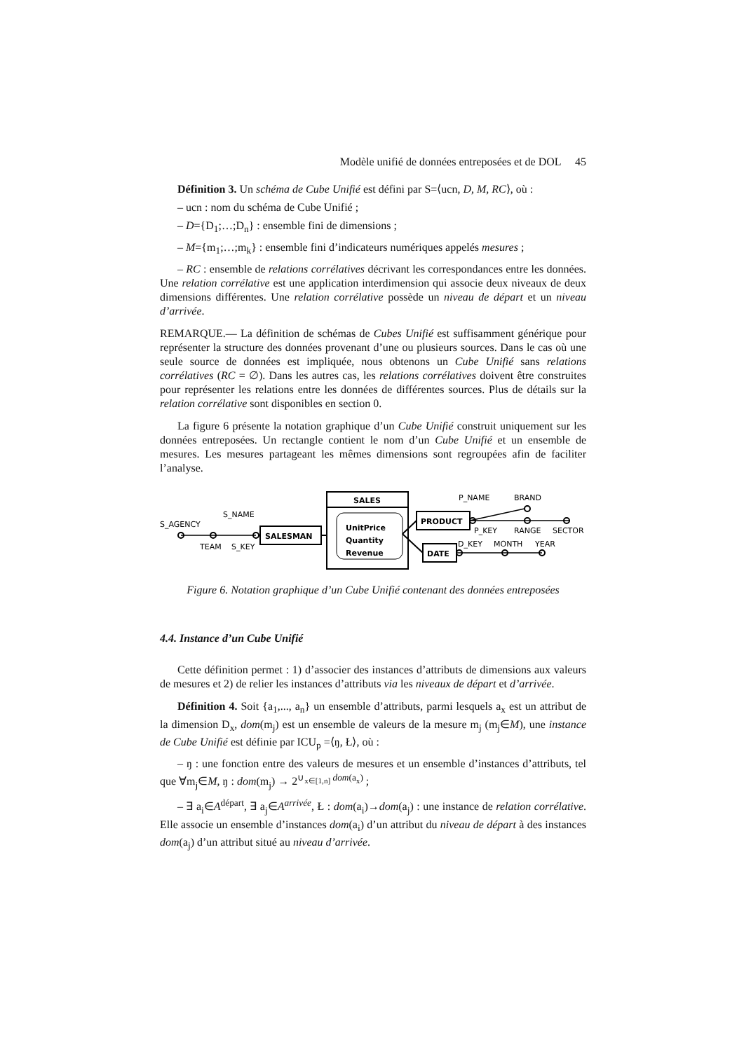Modèle unifié de données entreposées et de DOL 45
Définition 3. Un schéma de Cube Unifié est défini par S=⟨ucn, D, M, RC⟩, où :
– ucn : nom du schéma de Cube Unifié ;
– D={D<sub>1</sub>;…;D<sub>n</sub>} : ensemble fini de dimensions ;
– M={m<sub>1</sub>;…;m<sub>k</sub>} : ensemble fini d’indicateurs numériques appelés mesures ;
– RC : ensemble de relations corrélatives décrivant les correspondances entre les données. Une relation corrélative est une application interdimension qui associe deux niveaux de deux dimensions différentes. Une relation corrélative possède un niveau de départ et un niveau d’arrivée.
REMARQUE.— La définition de schémas de Cubes Unifié est suffisamment générique pour représenter la structure des données provenant d’une ou plusieurs sources. Dans le cas où une seule source de données est impliquée, nous obtenons un Cube Unifié sans relations corrélatives (RC = ∅). Dans les autres cas, les relations corrélatives doivent être construites pour représenter les relations entre les données de différentes sources. Plus de détails sur la relation corrélative sont disponibles en section 0.
La figure 6 présente la notation graphique d’un Cube Unifié construit uniquement sur les données entreposées. Un rectangle contient le nom d’un Cube Unifié et un ensemble de mesures. Les mesures partageant les mêmes dimensions sont regroupées afin de faciliter l’analyse.
SALES
UnitPrice
Quantity
Revenue
SALESMAN
PRODUCT
DATE
S_AGENCY
S_NAME
TEAM
S_KEY
P_NAME
BRAND
P_KEY
RANGE
SECTOR
D_KEY
MONTH
YEAR
Figure 6. Notation graphique d’un Cube Unifié contenant des données entreposées
4.4. Instance d’un Cube Unifié
Cette définition permet : 1) d’associer des instances d’attributs de dimensions aux valeurs de mesures et 2) de relier les instances d’attributs via les niveaux de départ et d’arrivée.
Définition 4. Soit {a<sub>1</sub>,..., a<sub>n</sub>} un ensemble d’attributs, parmi lesquels a<sub>x</sub> est un attribut de la dimension D<sub>x</sub>, dom(m<sub>j</sub>) est un ensemble de valeurs de la mesure m<sub>j</sub> (m<sub>j</sub>∈M), une instance de Cube Unifié est définie par ICU<sub>p</sub> =⟨ŋ, Ł⟩, où :
– ŋ : une fonction entre des valeurs de mesures et un ensemble d’instances d’attributs, tel que ∀m<sub>j</sub>∈M, ŋ : dom(m<sub>j</sub>) → 2<sup>∪<sub>x∈[1,n]</sub> dom(a<sub>x</sub>)</sup> ;
– ∃ a<sub>i</sub>∈A<sup>départ</sup>, ∃ a<sub>j</sub>∈A<sup>arrivée</sup>, Ł : dom(a<sub>i</sub>)→dom(a<sub>j</sub>) : une instance de relation corrélative. Elle associe un ensemble d’instances dom(a<sub>i</sub>) d’un attribut du niveau de départ à des instances dom(a<sub>j</sub>) d’un attribut situé au niveau d’arrivée.